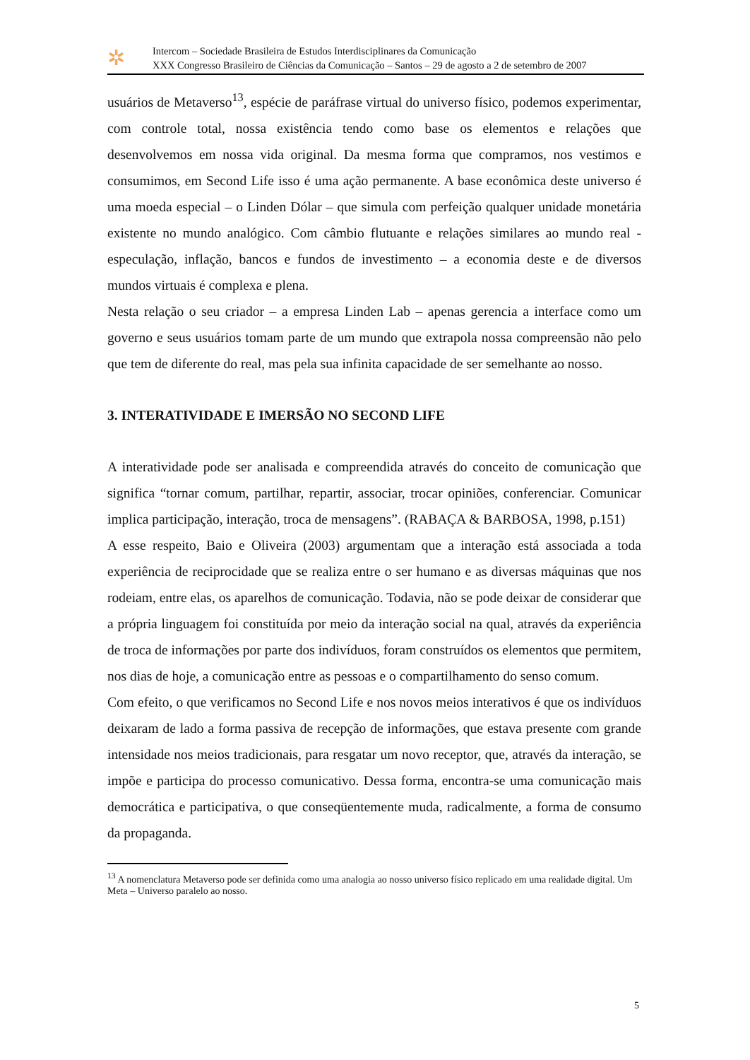✲
Intercom – Sociedade Brasileira de Estudos Interdisciplinares da Comunicação
XXX Congresso Brasileiro de Ciências da Comunicação – Santos – 29 de agosto a 2 de setembro de 2007
usuários de Metaverso<sup>13</sup>, espécie de paráfrase virtual do universo físico, podemos experimentar, com controle total, nossa existência tendo como base os elementos e relações que desenvolvemos em nossa vida original. Da mesma forma que compramos, nos vestimos e consumimos, em Second Life isso é uma ação permanente. A base econômica deste universo é uma moeda especial – o Linden Dólar – que simula com perfeição qualquer unidade monetária existente no mundo analógico. Com câmbio flutuante e relações similares ao mundo real - especulação, inflação, bancos e fundos de investimento – a economia deste e de diversos mundos virtuais é complexa e plena.
Nesta relação o seu criador – a empresa Linden Lab – apenas gerencia a interface como um governo e seus usuários tomam parte de um mundo que extrapola nossa compreensão não pelo que tem de diferente do real, mas pela sua infinita capacidade de ser semelhante ao nosso.
3. INTERATIVIDADE E IMERSÃO NO SECOND LIFE
A interatividade pode ser analisada e compreendida através do conceito de comunicação que significa “tornar comum, partilhar, repartir, associar, trocar opiniões, conferenciar. Comunicar implica participação, interação, troca de mensagens”. (RABAÇA & BARBOSA, 1998, p.151)
A esse respeito, Baio e Oliveira (2003) argumentam que a interação está associada a toda experiência de reciprocidade que se realiza entre o ser humano e as diversas máquinas que nos rodeiam, entre elas, os aparelhos de comunicação. Todavia, não se pode deixar de considerar que a própria linguagem foi constituída por meio da interação social na qual, através da experiência de troca de informações por parte dos indivíduos, foram construídos os elementos que permitem, nos dias de hoje, a comunicação entre as pessoas e o compartilhamento do senso comum.
Com efeito, o que verificamos no Second Life e nos novos meios interativos é que os indivíduos deixaram de lado a forma passiva de recepção de informações, que estava presente com grande intensidade nos meios tradicionais, para resgatar um novo receptor, que, através da interação, se impõe e participa do processo comunicativo. Dessa forma, encontra-se uma comunicação mais democrática e participativa, o que conseqüentemente muda, radicalmente, a forma de consumo da propaganda.
<sup>13</sup> A nomenclatura Metaverso pode ser definida como uma analogia ao nosso universo físico replicado em uma realidade digital. Um Meta – Universo paralelo ao nosso.
5